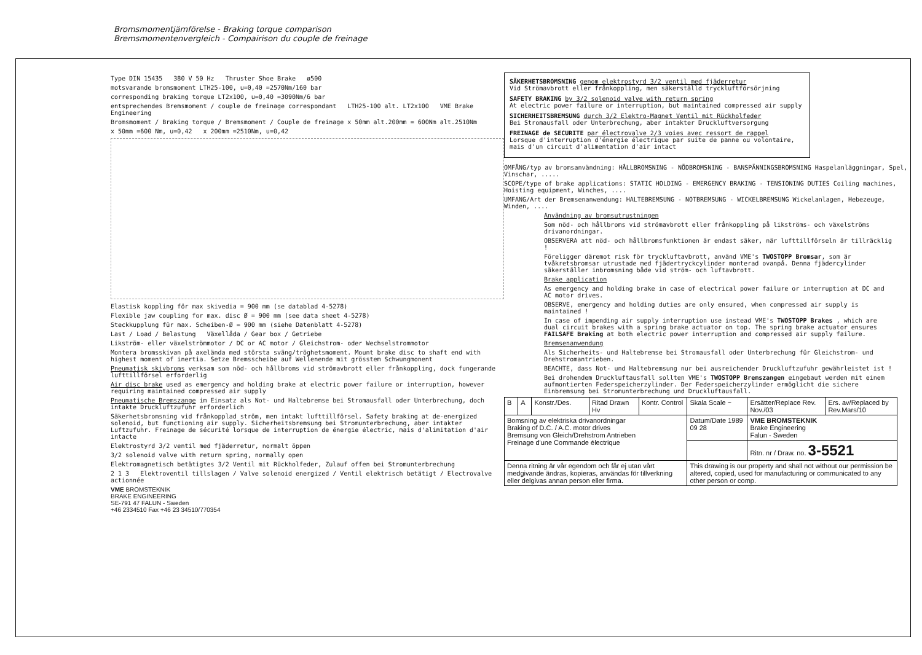Bromsmomentjämförelse - Braking torque comparison
Bremsmomentenvergleich - Compairison du couple de freinage
Type DIN 15435 380 V 50 Hz Thruster Shoe Brake ø500
motsvarande bromsmoment LTH25-100, u=0,40 =2570Nm/160 bar
corresponding braking torque LT2x100, u=0,40 =3090Nm/6 bar
entsprechendes Bremsmoment / couple de freinage correspondant LTH25-100 alt. LT2x100 VME Brake Engineering
Bromsmoment / Braking torque / Bremsmoment / Couple de freinage x 50mm alt.200mm = 600Nm alt.2510Nm
x 50mm =600 Nm, u=0,42 x 200mm =2510Nm, u=0,42
Elastisk koppling för max skivedia = 900 mm (se datablad 4-5278)
Flexible jaw coupling for max. disc Ø = 900 mm (see data sheet 4-5278)
Steckkupplung für max. Scheiben-Ø = 900 mm (siehe Datenblatt 4-5278)
Last / Load / Belastung Växellåda / Gear box / Getriebe
Likström- eller växelströmmotor / DC or AC motor / Gleichstrom- oder Wechselstrommotor
Montera bromsskivan på axelända med största sväng/tröghetsmoment. Mount brake disc to shaft end with highest moment of inertia. Setze Bremsscheibe auf Wellenende mit grösstem Schwungmonent
Pneumatisk skivbroms verksam som nöd- och hållbroms vid strömavbrott eller frånkoppling, dock fungerande lufttillförsel erforderlig
Air disc brake used as emergency and holding brake at electric power failure or interruption, however requiring maintained compressed air supply
Pneumatische Bremszange im Einsatz als Not- und Haltebremse bei Stromausfall oder Unterbrechung, doch intakte Druckluftzufuhr erforderlich
Säkerhetsbromsning vid frånkopplad ström, men intakt lufttillförsel. Safety braking at de-energized solenoid, but functioning air supply. Sicherheitsbremsung bei Stromunterbrechung, aber intakter Luftzufuhr. Freinage de sécurité lorsque de interruption de énergie électric, mais d'alimitation d'air intacte
Elektrostyrd 3/2 ventil med fjäderretur, normalt öppen
3/2 solenoid valve with return spring, normally open
Elektromagnetisch betätigtes 3/2 Ventil mit Rückholfeder, Zulauf offen bei Stromunterbrechung
2 1 3 Elektroventil tillslagen / Valve solenoid energized / Ventil elektrisch betätigt / Electrovalve actionnée
VME BROMSTEKNIK
BRAKE ENGINEERING
SE-791 47 FALUN - Sweden
+46 2334510 Fax +46 23 34510/770354
SÄKERHETSBROMSNING genom elektrostyrd 3/2 ventil med fjäderretur
Vid Strömavbrott eller frånkoppling, men säkerställd tryckluftförsörjning
SAFETY BRAKING by 3/2 solenoid valve with return spring
At electric power failure or interruption, but maintained compressed air supply
SICHERHEITSBREMSUNG durch 3/2 Elektro-Magnet Ventil mit Rückholfeder
Bei Stromausfall oder Unterbrechung, aber intakter Druckluftversorgung
FREINAGE de SECURITE par électrovalve 2/3 voies avec ressort de rappel
Lorsque d'interruption d'énergie électrique par suite de panne ou volontaire, mais d'un circuit d'alimentation d'air intact
OMFÅNG/typ av bromsanvändning: HÅLLBROMSNING - NÖDBROMSNING - BANSPÄNNINGSBROMSNING Haspelanläggningar, Spel, Vinschar, .....
SCOPE/type of brake applications: STATIC HOLDING - EMERGENCY BRAKING - TENSIONING DUTIES Coiling machines, Hoisting equipment, Winches, ....
UMFANG/Art der Bremsenanwendung: HALTEBREMSUNG - NOTBREMSUNG - WICKELBREMSUNG Wickelanlagen, Hebezeuge, Winden, ....
Användning av bromsutrustningen
Som nöd- och hållbroms vid strömavbrott eller frånkoppling på likströms- och växelströms drivanordningar.
OBSERVERA att nöd- och hållbromsfunktionen är endast säker, när lufttillförseln är tillräcklig !
Föreligger däremot risk för tryckluftavbrott, använd VME's TWOSTOPP Bromsar, som är tvåkretsbromsar utrustade med fjädertryckcylinder monterad ovanpå. Denna fjädercylinder säkerställer inbromsning både vid ström- och luftavbrott.
Brake application
As emergency and holding brake in case of electrical power failure or interruption at DC and AC motor drives.
OBSERVE, emergency and holding duties are only ensured, when compressed air supply is maintained !
In case of impending air supply interruption use instead VME's TWOSTOPP Brakes , which are dual circuit brakes with a spring brake actuator on top. The spring brake actuator ensures FAILSAFE Braking at both electric power interruption and compressed air supply failure.
Bremsenanwendung
Als Sicherheits- und Haltebremse bei Stromausfall oder Unterbrechung für Gleichstrom- und Drehstromantrieben.
BEACHTE, dass Not- und Haltebremsung nur bei ausreichender Druckluftzufuhr gewährleistet ist !
Bei drohendem Druckluftausfall sollten VME's TWOSTOPP Bremszangen eingebaut werden mit einem aufmontierten Federspeicherzylinder. Der Federspeicherzylinder ermöglicht die sichere Einbremsung bei Stromunterbrechung und Druckluftausfall.
| B | A | Konstr./Des. | Ritad Drawn Hv | Kontr. Control | Skala Scale ~ | Ersätter/Replace Rev. Nov./03 | Ers. av/Replaced by Rev.Mars/10 |
| Bomsning av elektriska drivanordningar Braking of D.C. / A.C. motor drives Bremsung von Gleich/Drehstrom Antrieben Freinage d'une Commande électrique | | | | | Datum/Date 1989 09 28 | VME BROMSTEKNIK Brake Engineering Falun - Sweden | |
| | | | | | | Ritn. nr / Draw. no. 3-5521 | |
| Denna ritning är vår egendom och får ej utan vårt medgivande ändras, kopieras, användas för tillverkning eller delgivas annan person eller firma. | | | | | This drawing is our property and shall not without our permission be altered, copied, used for manufacturing or communicated to any other person or comp. | | |